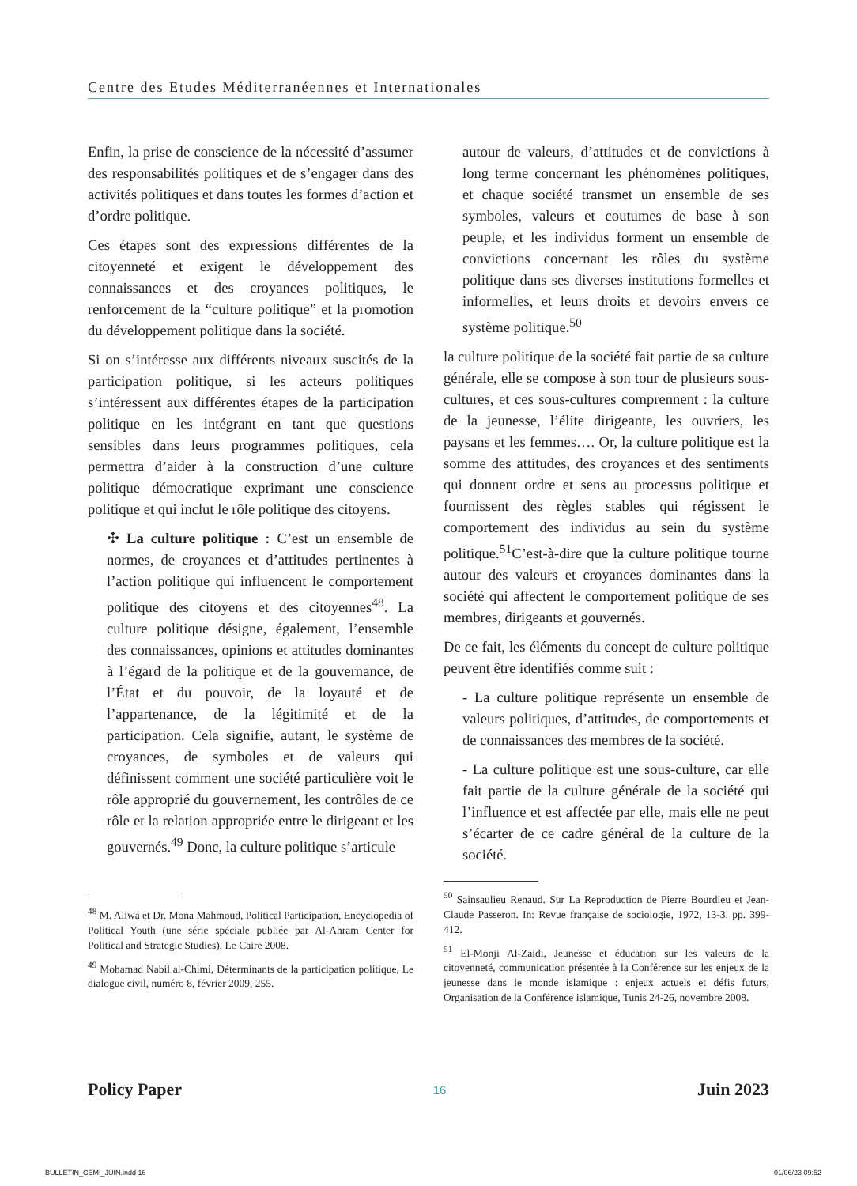Centre des Etudes Méditerranéennes et Internationales
Enfin, la prise de conscience de la nécessité d’assumer des responsabilités politiques et de s’engager dans des activités politiques et dans toutes les formes d’action et d’ordre politique.
Ces étapes sont des expressions différentes de la citoyenneté et exigent le développement des connaissances et des croyances politiques, le renforcement de la “culture politique” et la promotion du développement politique dans la société.
Si on s’intéresse aux différents niveaux suscités de la participation politique, si les acteurs politiques s’intéressent aux différentes étapes de la participation politique en les intégrant en tant que questions sensibles dans leurs programmes politiques, cela permettra d’aider à la construction d’une culture politique démocratique exprimant une conscience politique et qui inclut le rôle politique des citoyens.
✣ La culture politique : C’est un ensemble de normes, de croyances et d’attitudes pertinentes à l’action politique qui influencent le comportement politique des citoyens et des citoyennes<sup>48</sup>. La culture politique désigne, également, l’ensemble des connaissances, opinions et attitudes dominantes à l’égard de la politique et de la gouvernance, de l’État et du pouvoir, de la loyauté et de l’appartenance, de la légitimité et de la participation. Cela signifie, autant, le système de croyances, de symboles et de valeurs qui définissent comment une société particulière voit le rôle approprié du gouvernement, les contrôles de ce rôle et la relation appropriée entre le dirigeant et les gouvernés.<sup>49</sup> Donc, la culture politique s’articule
<sup>48</sup> M. Aliwa et Dr. Mona Mahmoud, Political Participation, Encyclopedia of Political Youth (une série spéciale publiée par Al-Ahram Center for Political and Strategic Studies), Le Caire 2008.
<sup>49</sup> Mohamad Nabil al-Chimi, Déterminants de la participation politique, Le dialogue civil, numéro 8, février 2009, 255.
autour de valeurs, d’attitudes et de convictions à long terme concernant les phénomènes politiques, et chaque société transmet un ensemble de ses symboles, valeurs et coutumes de base à son peuple, et les individus forment un ensemble de convictions concernant les rôles du système politique dans ses diverses institutions formelles et informelles, et leurs droits et devoirs envers ce système politique.<sup>50</sup>
la culture politique de la société fait partie de sa culture générale, elle se compose à son tour de plusieurs sous-cultures, et ces sous-cultures comprennent : la culture de la jeunesse, l’élite dirigeante, les ouvriers, les paysans et les femmes…. Or, la culture politique est la somme des attitudes, des croyances et des sentiments qui donnent ordre et sens au processus politique et fournissent des règles stables qui régissent le comportement des individus au sein du système politique.<sup>51</sup>C’est-à-dire que la culture politique tourne autour des valeurs et croyances dominantes dans la société qui affectent le comportement politique de ses membres, dirigeants et gouvernés.
De ce fait, les éléments du concept de culture politique peuvent être identifiés comme suit :
- La culture politique représente un ensemble de valeurs politiques, d’attitudes, de comportements et de connaissances des membres de la société.
- La culture politique est une sous-culture, car elle fait partie de la culture générale de la société qui l’influence et est affectée par elle, mais elle ne peut s’écarter de ce cadre général de la culture de la société.
<sup>50</sup> Sainsaulieu Renaud. Sur La Reproduction de Pierre Bourdieu et Jean-Claude Passeron. In: Revue française de sociologie, 1972, 13-3. pp. 399-412.
<sup>51</sup> El-Monji Al-Zaidi, Jeunesse et éducation sur les valeurs de la citoyenneté, communication présentée à la Conférence sur les enjeux de la jeunesse dans le monde islamique : enjeux actuels et défis futurs, Organisation de la Conférence islamique, Tunis 24-26, novembre 2008.
Policy Paper 16 Juin 2023
BULLETIN_CEMI_JUIN.indd 16 01/06/23 09:52